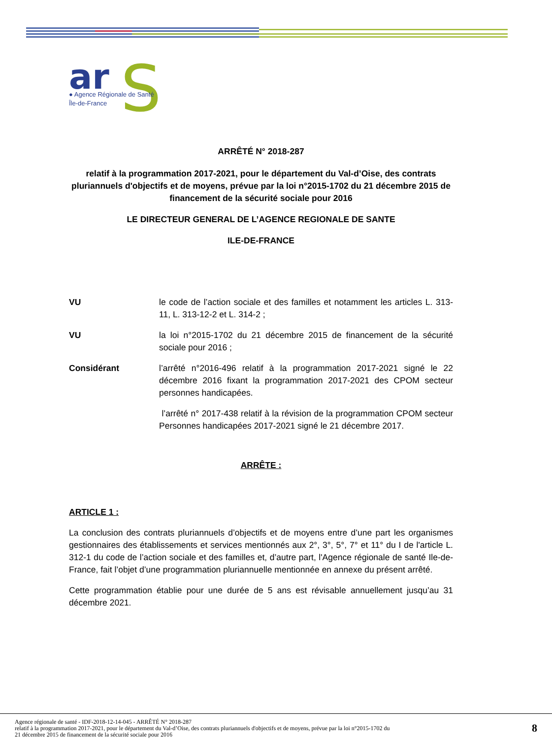ar
S
● Agence Régionale de Santé
Île-de-France
ARRÊTÉ N° 2018-287
relatif à la programmation 2017-2021, pour le département du Val-d’Oise, des contrats pluriannuels d'objectifs et de moyens, prévue par la loi n°2015-1702 du 21 décembre 2015 de financement de la sécurité sociale pour 2016
LE DIRECTEUR GENERAL DE L’AGENCE REGIONALE DE SANTE
ILE-DE-FRANCE
VU le code de l’action sociale et des familles et notamment les articles L. 313-11, L. 313-12-2 et L. 314-2 ;
VU la loi n°2015-1702 du 21 décembre 2015 de financement de la sécurité sociale pour 2016 ;
Considérant l’arrêté n°2016-496 relatif à la programmation 2017-2021 signé le 22 décembre 2016 fixant la programmation 2017-2021 des CPOM secteur personnes handicapées.
l’arrêté n° 2017-438 relatif à la révision de la programmation CPOM secteur Personnes handicapées 2017-2021 signé le 21 décembre 2017.
ARRÊTE :
ARTICLE 1 :
La conclusion des contrats pluriannuels d’objectifs et de moyens entre d’une part les organismes gestionnaires des établissements et services mentionnés aux 2°, 3°, 5°, 7° et 11° du I de l'article L. 312-1 du code de l’action sociale et des familles et, d’autre part, l'Agence régionale de santé Ile-de-France, fait l’objet d’une programmation pluriannuelle mentionnée en annexe du présent arrêté.
Cette programmation établie pour une durée de 5 ans est révisable annuellement jusqu’au 31 décembre 2021.
Agence régionale de santé - IDF-2018-12-14-045 - ARRÊTÉ N° 2018-287
relatif à la programmation 2017-2021, pour le département du Val-d’Oise, des contrats pluriannuels d'objectifs et de moyens, prévue par la loi n°2015-1702 du
21 décembre 2015 de financement de la sécurité sociale pour 2016
8